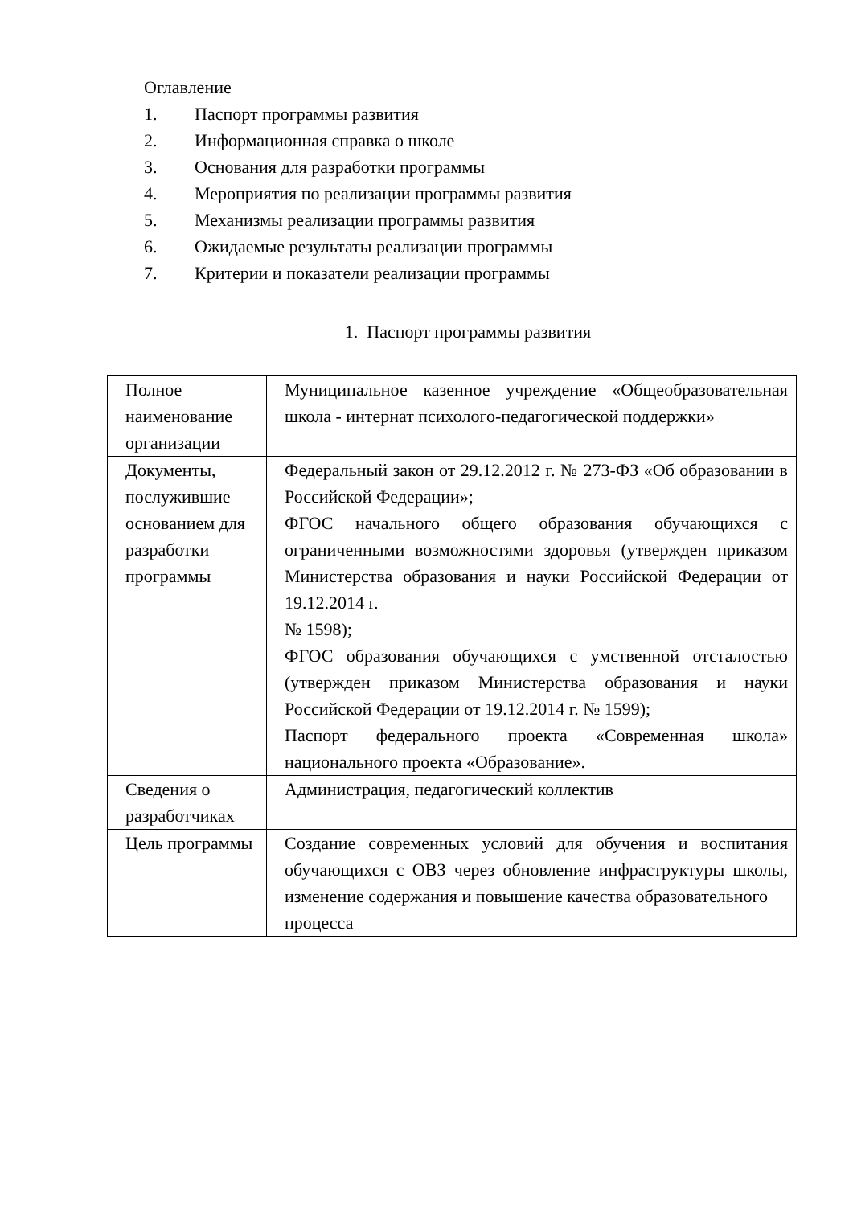Оглавление
1. Паспорт программы развития
2. Информационная справка о школе
3. Основания для разработки программы
4. Мероприятия по реализации программы развития
5. Механизмы реализации программы развития
6. Ожидаемые результаты реализации программы
7. Критерии и показатели реализации программы
1. Паспорт программы развития
| Полное наименование организации | Муниципальное казенное учреждение «Общеобразовательная школа - интернат психолого-педагогической поддержки» |
| Документы, послужившие основанием для разработки программы | Федеральный закон от 29.12.2012 г. № 273-ФЗ «Об образовании в Российской Федерации»; ФГОС начального общего образования обучающихся с ограниченными возможностями здоровья (утвержден приказом Министерства образования и науки Российской Федерации от 19.12.2014 г. № 1598); ФГОС образования обучающихся с умственной отсталостью (утвержден приказом Министерства образования и науки Российской Федерации от 19.12.2014 г. № 1599); Паспорт федерального проекта «Современная школа» национального проекта «Образование». |
| Сведения о разработчиках | Администрация, педагогический коллектив |
| Цель программы | Создание современных условий для обучения и воспитания обучающихся с ОВЗ через обновление инфраструктуры школы, изменение содержания и повышение качества образовательного процесса |